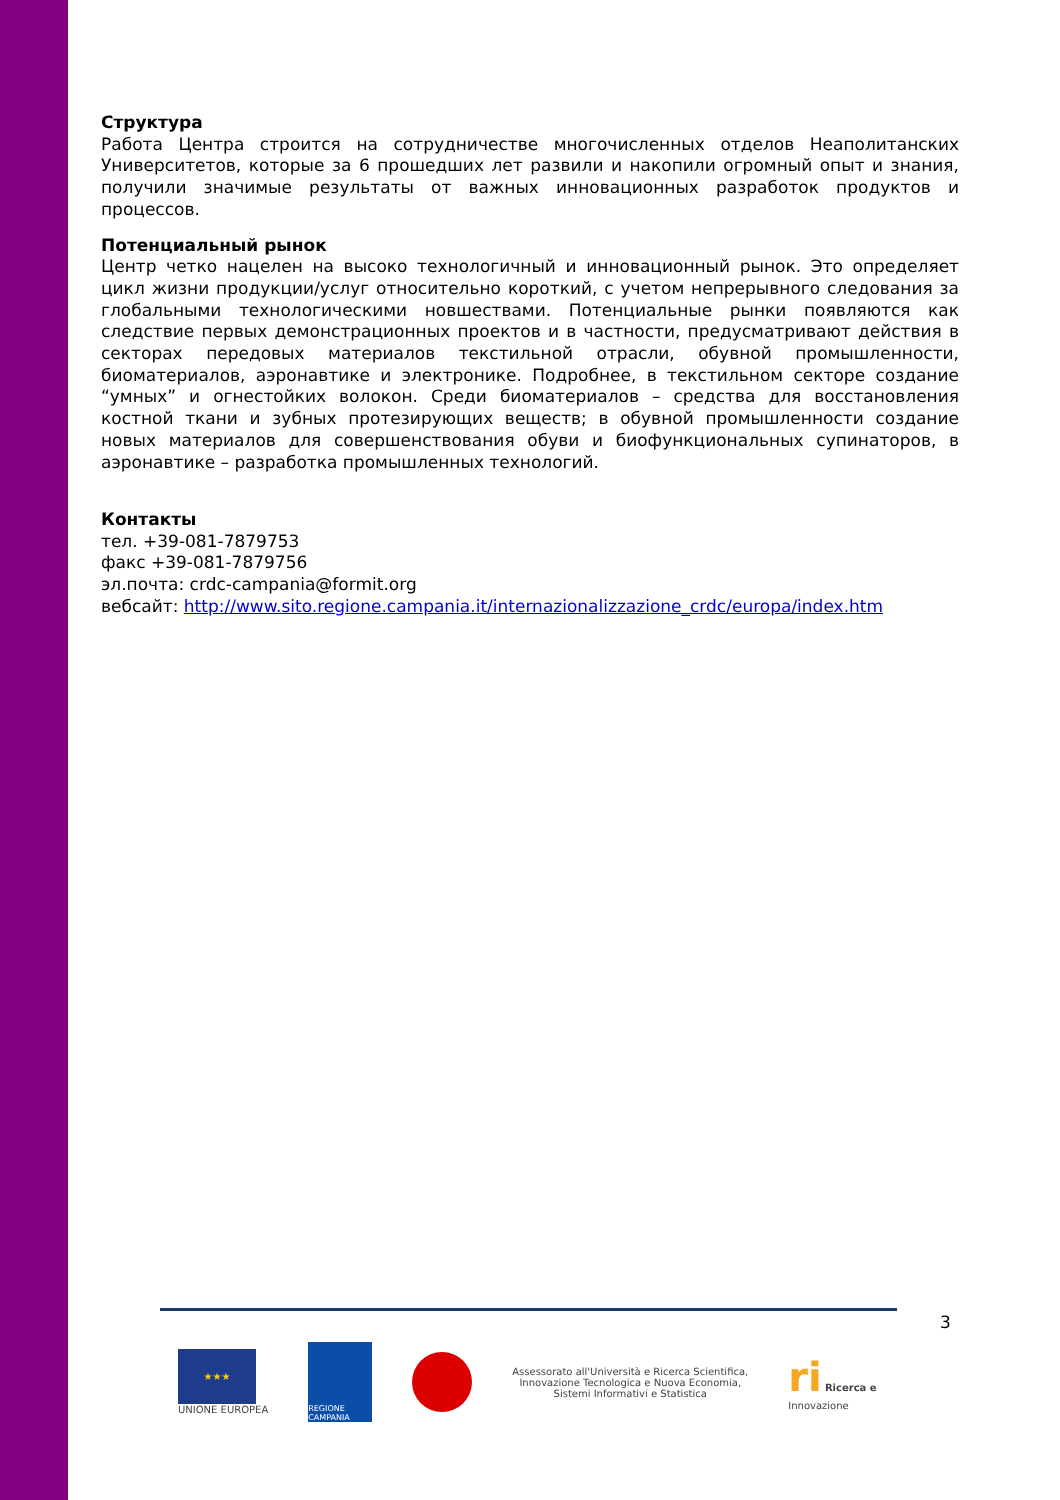Структура
Работа Центра строится на сотрудничестве многочисленных отделов Неаполитанских Университетов, которые за 6 прошедших лет развили и накопили огромный опыт и знания, получили значимые результаты от важных инновационных разработок продуктов и процессов.
Потенциальный рынок
Центр четко нацелен на высоко технологичный и инновационный рынок. Это определяет цикл жизни продукции/услуг относительно короткий, с учетом непрерывного следования за глобальными технологическими новшествами. Потенциальные рынки появляются как следствие первых демонстрационных проектов и в частности, предусматривают действия в секторах передовых материалов текстильной отрасли, обувной промышленности, биоматериалов, аэронавтике и электронике. Подробнее, в текстильном секторе создание “умных” и огнестойких волокон. Среди биоматериалов – средства для восстановления костной ткани и зубных протезирующих веществ; в обувной промышленности создание новых материалов для совершенствования обуви и биофункциональных супинаторов, в аэронавтике – разработка промышленных технологий.
Контакты
тел. +39-081-7879753
факс +39-081-7879756
эл.почта: crdc-campania@formit.org
вебсайт: http://www.sito.regione.campania.it/internazionalizzazione_crdc/europa/index.htm
3
★★★
UNIONE EUROPEA
REGIONE CAMPANIA
Assessorato all'Università e Ricerca Scientifica,
Innovazione Tecnologica e Nuova Economia,
Sistemi Informativi e Statistica
ri Ricerca e
Innovazione